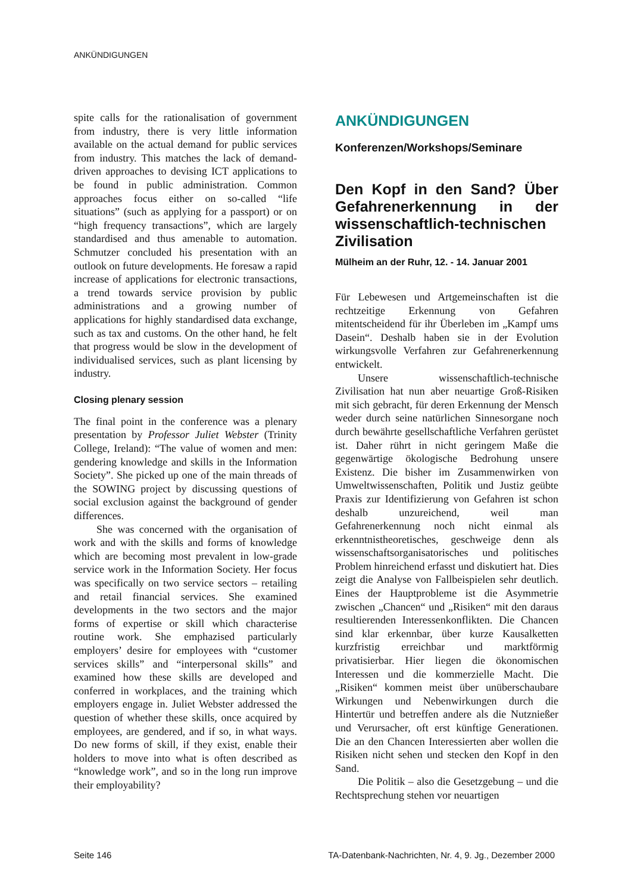ANKÜNDIGUNGEN
spite calls for the rationalisation of government from industry, there is very little information available on the actual demand for public services from industry. This matches the lack of demand-driven approaches to devising ICT applications to be found in public administration. Common approaches focus either on so-called “life situations” (such as applying for a passport) or on “high frequency transactions”, which are largely standardised and thus amenable to automation. Schmutzer concluded his presentation with an outlook on future developments. He foresaw a rapid increase of applications for electronic transactions, a trend towards service provision by public administrations and a growing number of applications for highly standardised data exchange, such as tax and customs. On the other hand, he felt that progress would be slow in the development of individualised services, such as plant licensing by industry.
Closing plenary session
The final point in the conference was a plenary presentation by Professor Juliet Webster (Trinity College, Ireland): “The value of women and men: gendering knowledge and skills in the Information Society”. She picked up one of the main threads of the SOWING project by discussing questions of social exclusion against the background of gender differences.
She was concerned with the organisation of work and with the skills and forms of knowledge which are becoming most prevalent in low-grade service work in the Information Society. Her focus was specifically on two service sectors – retailing and retail financial services. She examined developments in the two sectors and the major forms of expertise or skill which characterise routine work. She emphazised particularly employers’ desire for employees with “customer services skills” and “interpersonal skills” and examined how these skills are developed and conferred in workplaces, and the training which employers engage in. Juliet Webster addressed the question of whether these skills, once acquired by employees, are gendered, and if so, in what ways. Do new forms of skill, if they exist, enable their holders to move into what is often described as “knowledge work”, and so in the long run improve their employability?
ANKÜNDIGUNGEN
Konferenzen/Workshops/Seminare
Den Kopf in den Sand? Über Gefahrenerkennung in der wissenschaftlich-technischen Zivilisation
Mülheim an der Ruhr, 12. - 14. Januar 2001
Für Lebewesen und Artgemeinschaften ist die rechtzeitige Erkennung von Gefahren mitentscheidend für ihr Überleben im „Kampf ums Dasein“. Deshalb haben sie in der Evolution wirkungsvolle Verfahren zur Gefahrenerkennung entwickelt.
Unsere wissenschaftlich-technische Zivilisation hat nun aber neuartige Groß-Risiken mit sich gebracht, für deren Erkennung der Mensch weder durch seine natürlichen Sinnesorgane noch durch bewährte gesellschaftliche Verfahren gerüstet ist. Daher rührt in nicht geringem Maße die gegenwärtige ökologische Bedrohung unsere Existenz. Die bisher im Zusammenwirken von Umweltwissenschaften, Politik und Justiz geübte Praxis zur Identifizierung von Gefahren ist schon deshalb unzureichend, weil man Gefahrenerkennung noch nicht einmal als erkenntnistheoretisches, geschweige denn als wissenschaftsorganisatorisches und politisches Problem hinreichend erfasst und diskutiert hat. Dies zeigt die Analyse von Fallbeispielen sehr deutlich. Eines der Hauptprobleme ist die Asymmetrie zwischen „Chancen“ und „Risiken“ mit den daraus resultierenden Interessenkonflikten. Die Chancen sind klar erkennbar, über kurze Kausalketten kurzfristig erreichbar und marktförmig privatisierbar. Hier liegen die ökonomischen Interessen und die kommerzielle Macht. Die „Risiken“ kommen meist über unüberschaubare Wirkungen und Nebenwirkungen durch die Hintertür und betreffen andere als die Nutznießer und Verursacher, oft erst künftige Generationen. Die an den Chancen Interessierten aber wollen die Risiken nicht sehen und stecken den Kopf in den Sand.
Die Politik – also die Gesetzgebung – und die Rechtsprechung stehen vor neuartigen
Seite 146 TA-Datenbank-Nachrichten, Nr. 4, 9. Jg., Dezember 2000